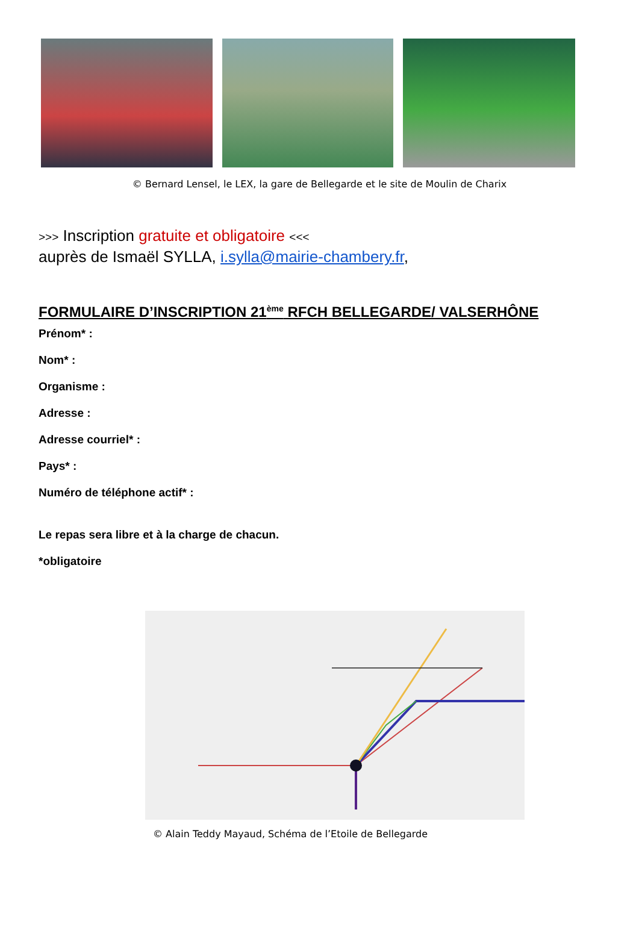© Bernard Lensel, le LEX, la gare de Bellegarde et le site de Moulin de Charix
>>> Inscription gratuite et obligatoire <<<
auprès de Ismaël SYLLA, i.sylla@mairie-chambery.fr,
FORMULAIRE D’INSCRIPTION 21<sup>ème</sup> RFCH BELLEGARDE/ VALSERHÔNE
Prénom* :
Nom* :
Organisme :
Adresse :
Adresse courriel* :
Pays* :
Numéro de téléphone actif* :
Le repas sera libre et à la charge de chacun.
*obligatoire
© Alain Teddy Mayaud, Schéma de l’Etoile de Bellegarde